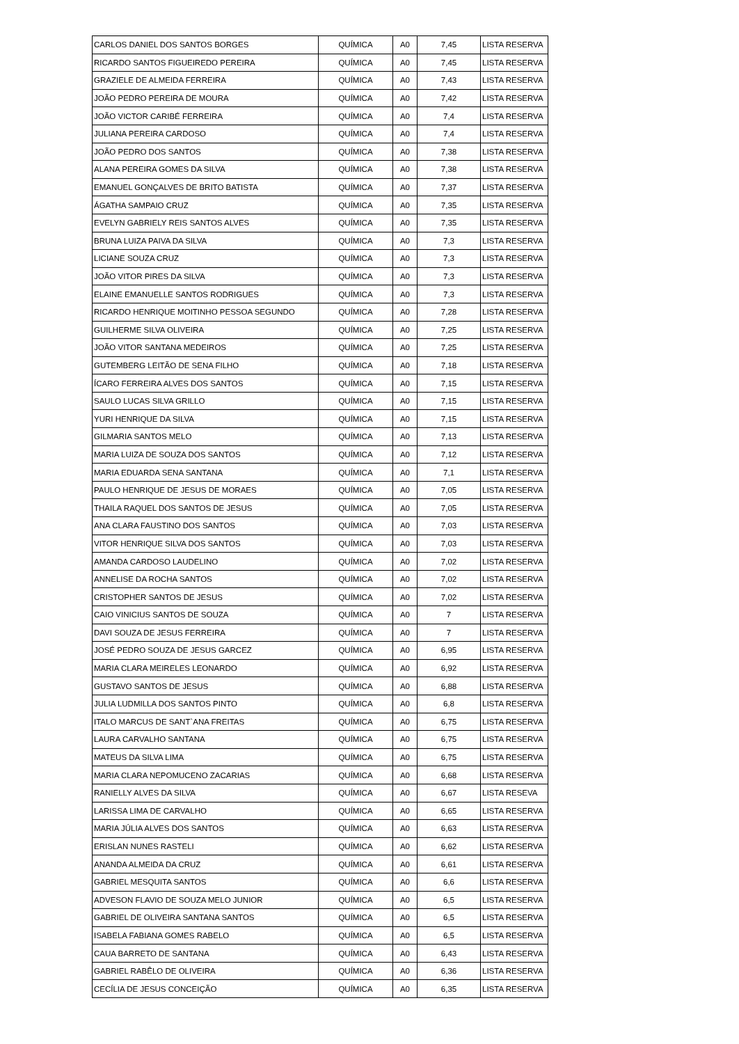| CARLOS DANIEL DOS SANTOS BORGES | QUÍMICA | A0 | 7,45 | LISTA RESERVA |
| RICARDO SANTOS FIGUEIREDO PEREIRA | QUÍMICA | A0 | 7,45 | LISTA RESERVA |
| GRAZIELE DE ALMEIDA FERREIRA | QUÍMICA | A0 | 7,43 | LISTA RESERVA |
| JOÃO PEDRO PEREIRA DE MOURA | QUÍMICA | A0 | 7,42 | LISTA RESERVA |
| JOÃO VICTOR CARIBÉ FERREIRA | QUÍMICA | A0 | 7,4 | LISTA RESERVA |
| JULIANA PEREIRA CARDOSO | QUÍMICA | A0 | 7,4 | LISTA RESERVA |
| JOÃO PEDRO DOS SANTOS | QUÍMICA | A0 | 7,38 | LISTA RESERVA |
| ALANA PEREIRA GOMES DA SILVA | QUÍMICA | A0 | 7,38 | LISTA RESERVA |
| EMANUEL GONÇALVES DE BRITO BATISTA | QUÍMICA | A0 | 7,37 | LISTA RESERVA |
| ÁGATHA SAMPAIO CRUZ | QUÍMICA | A0 | 7,35 | LISTA RESERVA |
| EVELYN GABRIELY REIS SANTOS ALVES | QUÍMICA | A0 | 7,35 | LISTA RESERVA |
| BRUNA LUIZA PAIVA DA SILVA | QUÍMICA | A0 | 7,3 | LISTA RESERVA |
| LICIANE SOUZA CRUZ | QUÍMICA | A0 | 7,3 | LISTA RESERVA |
| JOÃO VITOR PIRES DA SILVA | QUÍMICA | A0 | 7,3 | LISTA RESERVA |
| ELAINE EMANUELLE SANTOS RODRIGUES | QUÍMICA | A0 | 7,3 | LISTA RESERVA |
| RICARDO HENRIQUE MOITINHO PESSOA SEGUNDO | QUÍMICA | A0 | 7,28 | LISTA RESERVA |
| GUILHERME SILVA OLIVEIRA | QUÍMICA | A0 | 7,25 | LISTA RESERVA |
| JOÃO VITOR SANTANA MEDEIROS | QUÍMICA | A0 | 7,25 | LISTA RESERVA |
| GUTEMBERG LEITÃO DE SENA FILHO | QUÍMICA | A0 | 7,18 | LISTA RESERVA |
| ÍCARO FERREIRA ALVES DOS SANTOS | QUÍMICA | A0 | 7,15 | LISTA RESERVA |
| SAULO LUCAS SILVA GRILLO | QUÍMICA | A0 | 7,15 | LISTA RESERVA |
| YURI HENRIQUE DA SILVA | QUÍMICA | A0 | 7,15 | LISTA RESERVA |
| GILMARIA SANTOS MELO | QUÍMICA | A0 | 7,13 | LISTA RESERVA |
| MARIA LUIZA DE SOUZA DOS SANTOS | QUÍMICA | A0 | 7,12 | LISTA RESERVA |
| MARIA EDUARDA SENA SANTANA | QUÍMICA | A0 | 7,1 | LISTA RESERVA |
| PAULO HENRIQUE DE JESUS DE MORAES | QUÍMICA | A0 | 7,05 | LISTA RESERVA |
| THAILA RAQUEL DOS SANTOS DE JESUS | QUÍMICA | A0 | 7,05 | LISTA RESERVA |
| ANA CLARA FAUSTINO DOS SANTOS | QUÍMICA | A0 | 7,03 | LISTA RESERVA |
| VITOR HENRIQUE SILVA DOS SANTOS | QUÍMICA | A0 | 7,03 | LISTA RESERVA |
| AMANDA CARDOSO LAUDELINO | QUÍMICA | A0 | 7,02 | LISTA RESERVA |
| ANNELISE DA ROCHA SANTOS | QUÍMICA | A0 | 7,02 | LISTA RESERVA |
| CRISTOPHER SANTOS DE JESUS | QUÍMICA | A0 | 7,02 | LISTA RESERVA |
| CAIO VINICIUS SANTOS DE SOUZA | QUÍMICA | A0 | 7 | LISTA RESERVA |
| DAVI SOUZA DE JESUS FERREIRA | QUÍMICA | A0 | 7 | LISTA RESERVA |
| JOSÉ PEDRO SOUZA DE JESUS GARCEZ | QUÍMICA | A0 | 6,95 | LISTA RESERVA |
| MARIA CLARA MEIRELES LEONARDO | QUÍMICA | A0 | 6,92 | LISTA RESERVA |
| GUSTAVO SANTOS DE JESUS | QUÍMICA | A0 | 6,88 | LISTA RESERVA |
| JULIA LUDMILLA DOS SANTOS PINTO | QUÍMICA | A0 | 6,8 | LISTA RESERVA |
| ITALO MARCUS DE SANT`ANA FREITAS | QUÍMICA | A0 | 6,75 | LISTA RESERVA |
| LAURA CARVALHO SANTANA | QUÍMICA | A0 | 6,75 | LISTA RESERVA |
| MATEUS DA SILVA LIMA | QUÍMICA | A0 | 6,75 | LISTA RESERVA |
| MARIA CLARA NEPOMUCENO ZACARIAS | QUÍMICA | A0 | 6,68 | LISTA RESERVA |
| RANIELLY ALVES DA SILVA | QUÍMICA | A0 | 6,67 | LISTA RESEVA |
| LARISSA LIMA DE CARVALHO | QUÍMICA | A0 | 6,65 | LISTA RESERVA |
| MARIA JÚLIA ALVES DOS SANTOS | QUÍMICA | A0 | 6,63 | LISTA RESERVA |
| ERISLAN NUNES RASTELI | QUÍMICA | A0 | 6,62 | LISTA RESERVA |
| ANANDA ALMEIDA DA CRUZ | QUÍMICA | A0 | 6,61 | LISTA RESERVA |
| GABRIEL MESQUITA SANTOS | QUÍMICA | A0 | 6,6 | LISTA RESERVA |
| ADVESON FLAVIO DE SOUZA MELO JUNIOR | QUÍMICA | A0 | 6,5 | LISTA RESERVA |
| GABRIEL DE OLIVEIRA SANTANA SANTOS | QUÍMICA | A0 | 6,5 | LISTA RESERVA |
| ISABELA FABIANA GOMES RABELO | QUÍMICA | A0 | 6,5 | LISTA RESERVA |
| CAUA BARRETO DE SANTANA | QUÍMICA | A0 | 6,43 | LISTA RESERVA |
| GABRIEL RABÊLO DE OLIVEIRA | QUÍMICA | A0 | 6,36 | LISTA RESERVA |
| CECÍLIA DE JESUS CONCEIÇÃO | QUÍMICA | A0 | 6,35 | LISTA RESERVA |